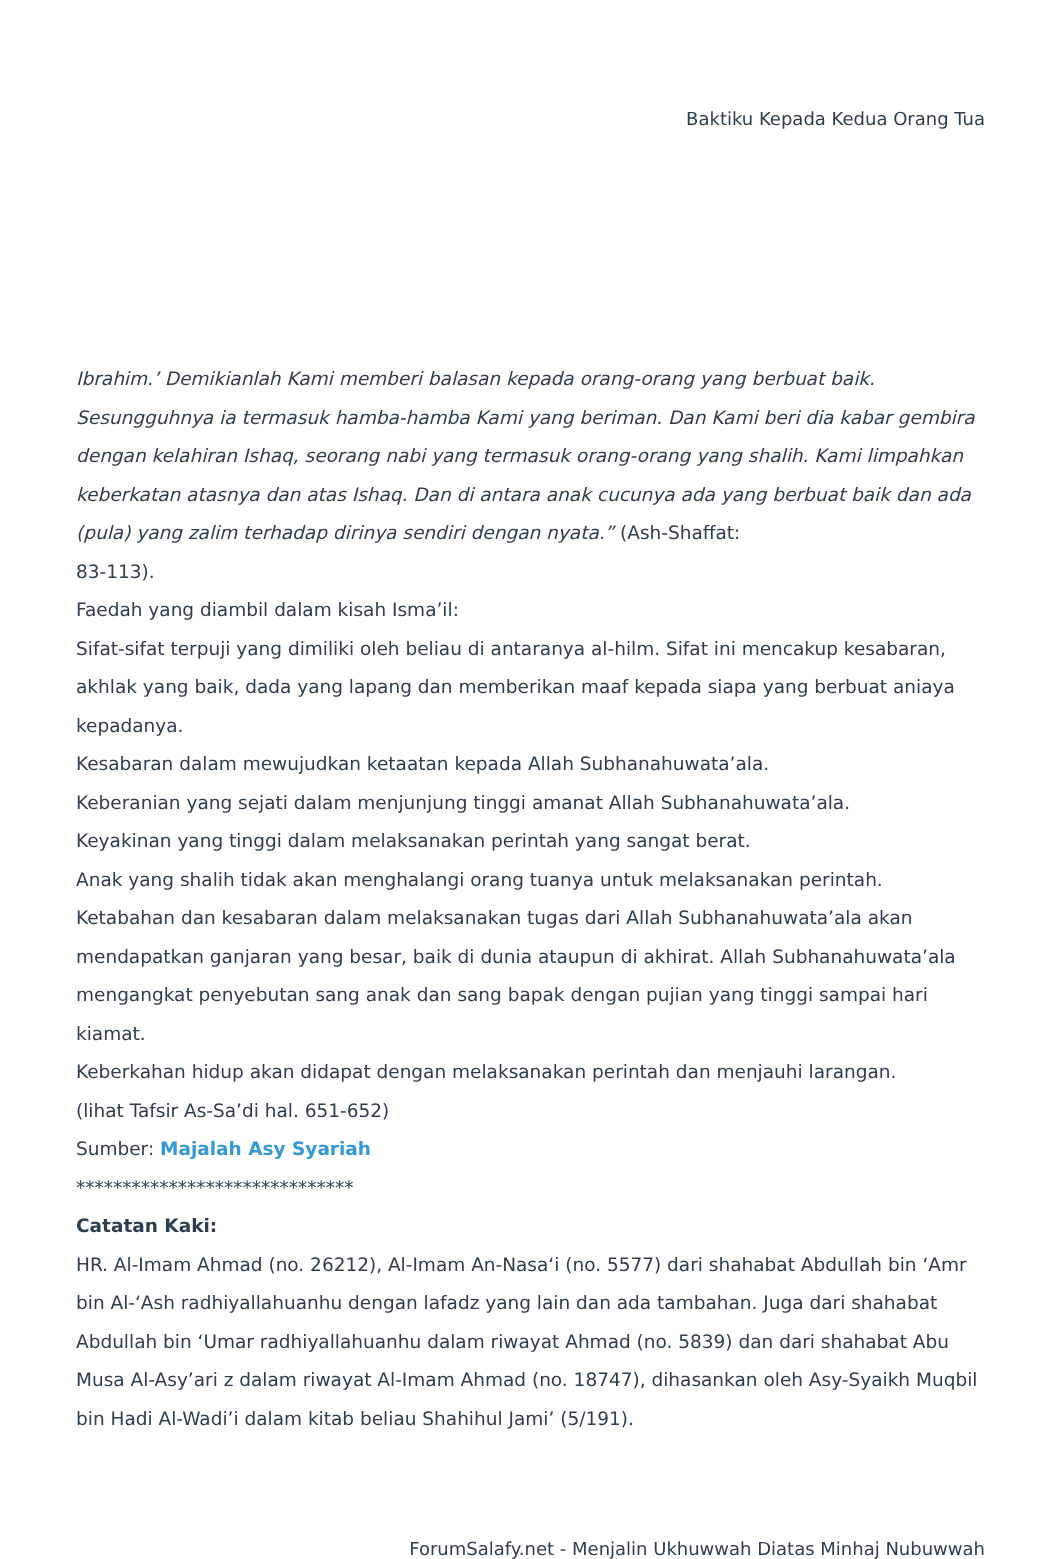Baktiku Kepada Kedua Orang Tua
Ibrahim.’ Demikianlah Kami memberi balasan kepada orang-orang yang berbuat baik. Sesungguhnya ia termasuk hamba-hamba Kami yang beriman. Dan Kami beri dia kabar gembira dengan kelahiran Ishaq, seorang nabi yang termasuk orang-orang yang shalih. Kami limpahkan keberkatan atasnya dan atas Ishaq. Dan di antara anak cucunya ada yang berbuat baik dan ada (pula) yang zalim terhadap dirinya sendiri dengan nyata.” (Ash-Shaffat:
83-113).
Faedah yang diambil dalam kisah Isma’il:
Sifat-sifat terpuji yang dimiliki oleh beliau di antaranya al-hilm. Sifat ini mencakup kesabaran, akhlak yang baik, dada yang lapang dan memberikan maaf kepada siapa yang berbuat aniaya kepadanya.
Kesabaran dalam mewujudkan ketaatan kepada Allah Subhanahuwata’ala.
Keberanian yang sejati dalam menjunjung tinggi amanat Allah Subhanahuwata’ala.
Keyakinan yang tinggi dalam melaksanakan perintah yang sangat berat.
Anak yang shalih tidak akan menghalangi orang tuanya untuk melaksanakan perintah.
Ketabahan dan kesabaran dalam melaksanakan tugas dari Allah Subhanahuwata’ala akan mendapatkan ganjaran yang besar, baik di dunia ataupun di akhirat. Allah Subhanahuwata’ala mengangkat penyebutan sang anak dan sang bapak dengan pujian yang tinggi sampai hari kiamat.
Keberkahan hidup akan didapat dengan melaksanakan perintah dan menjauhi larangan.
(lihat Tafsir As-Sa’di hal. 651-652)
Sumber: Majalah Asy Syariah
******************************
Catatan Kaki:
HR. Al-Imam Ahmad (no. 26212), Al-Imam An-Nasa‘i (no. 5577) dari shahabat Abdullah bin ‘Amr bin Al-‘Ash radhiyallahuanhu dengan lafadz yang lain dan ada tambahan. Juga dari shahabat Abdullah bin ‘Umar radhiyallahuanhu dalam riwayat Ahmad (no. 5839) dan dari shahabat Abu Musa Al-Asy’ari z dalam riwayat Al-Imam Ahmad (no. 18747), dihasankan oleh Asy-Syaikh Muqbil bin Hadi Al-Wadi’i dalam kitab beliau Shahihul Jami’ (5/191).
ForumSalafy.net - Menjalin Ukhuwwah Diatas Minhaj Nubuwwah